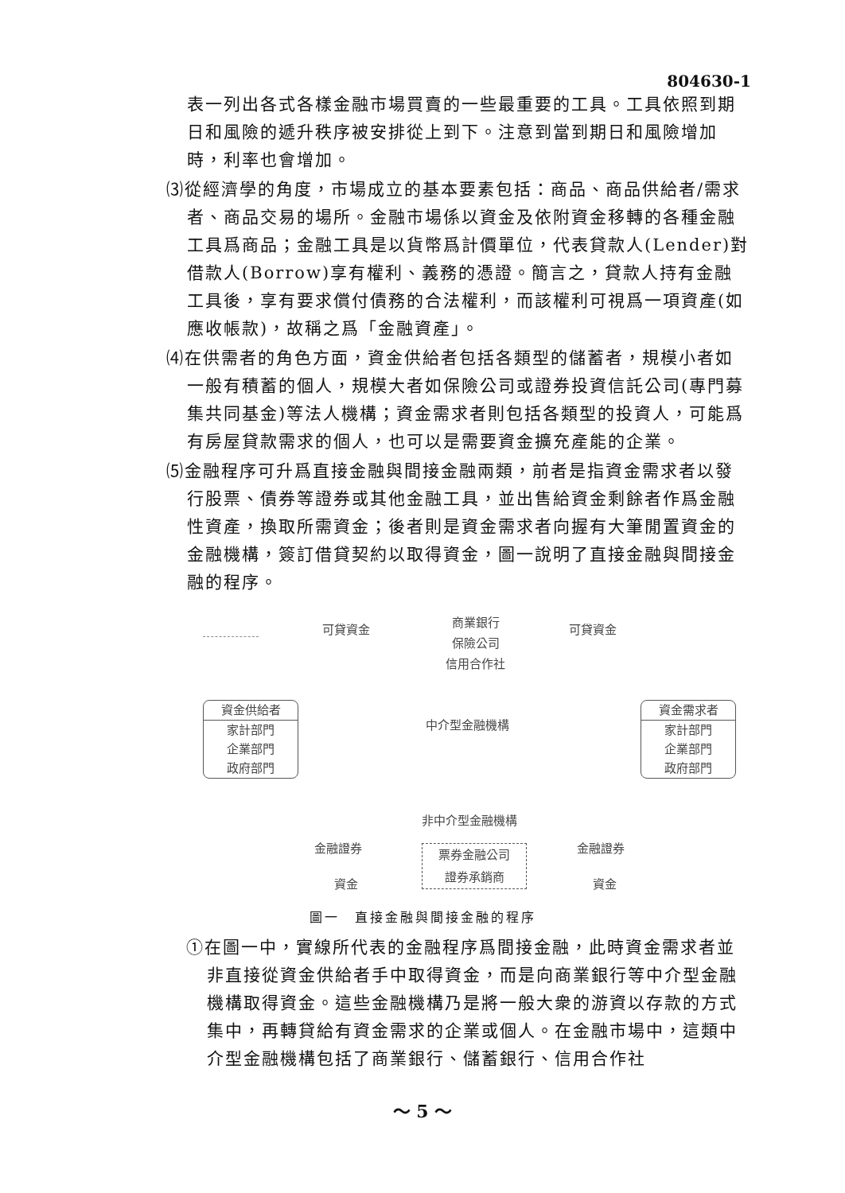804630-1
表一列出各式各樣金融市場買賣的一些最重要的工具。工具依照到期日和風險的遞升秩序被安排從上到下。注意到當到期日和風險增加時，利率也會增加。
⑶從經濟學的角度，市場成立的基本要素包括：商品、商品供給者/需求者、商品交易的場所。金融市場係以資金及依附資金移轉的各種金融工具爲商品；金融工具是以貨幣爲計價單位，代表貸款人(Lender)對借款人(Borrow)享有權利、義務的憑證。簡言之，貸款人持有金融工具後，享有要求償付債務的合法權利，而該權利可視爲一項資產(如應收帳款)，故稱之爲「金融資產」。
⑷在供需者的角色方面，資金供給者包括各類型的儲蓄者，規模小者如一般有積蓄的個人，規模大者如保險公司或證券投資信託公司(專門募集共同基金)等法人機構；資金需求者則包括各類型的投資人，可能爲有房屋貸款需求的個人，也可以是需要資金擴充產能的企業。
⑸金融程序可升爲直接金融與間接金融兩類，前者是指資金需求者以發行股票、債券等證券或其他金融工具，並出售給資金剩餘者作爲金融性資產，換取所需資金；後者則是資金需求者向握有大筆閒置資金的金融機構，簽訂借貸契約以取得資金，圖一說明了直接金融與間接金融的程序。
可貸資金
商業銀行
保險公司
信用合作社
可貸資金
資金供給者
家計部門
企業部門
政府部門
中介型金融機構
資金需求者
家計部門
企業部門
政府部門
非中介型金融機構
金融證券 金融證券
票券金融公司
證券承銷商
資金 資金
圖一　直接金融與間接金融的程序
①在圖一中，實線所代表的金融程序爲間接金融，此時資金需求者並非直接從資金供給者手中取得資金，而是向商業銀行等中介型金融機構取得資金。這些金融機構乃是將一般大衆的游資以存款的方式集中，再轉貸給有資金需求的企業或個人。在金融市場中，這類中介型金融機構包括了商業銀行、儲蓄銀行、信用合作社
～ 5 ～